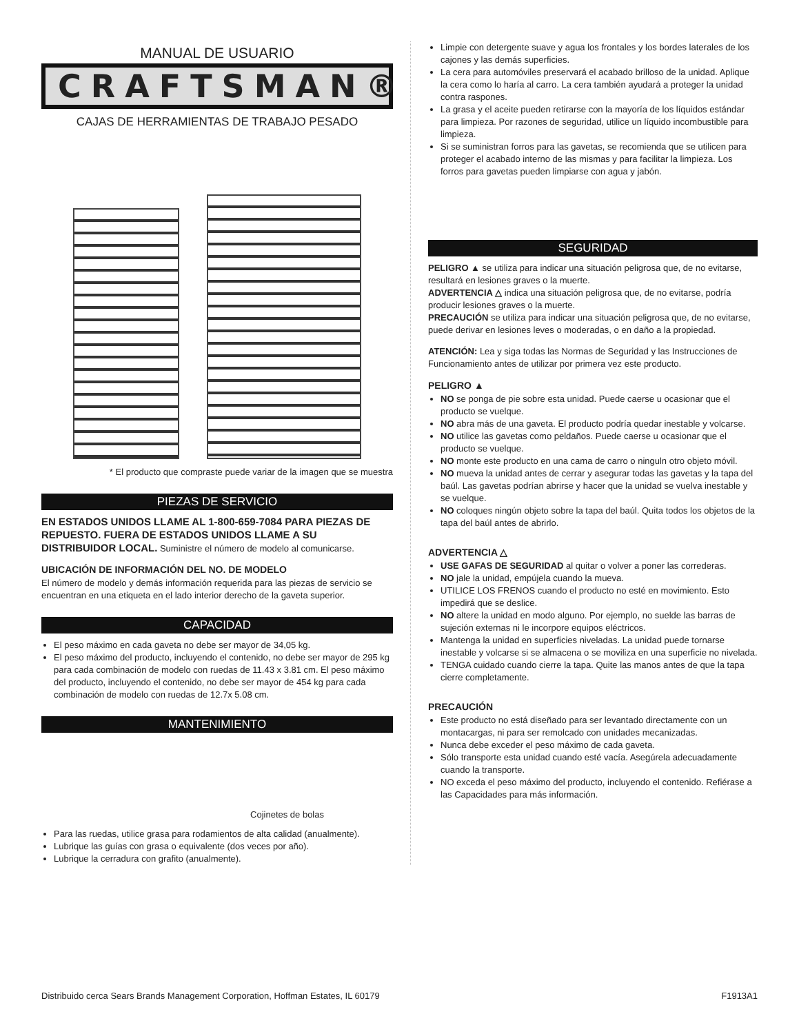MANUAL DE USUARIO
CRAFTSMAN®
CAJAS DE HERRAMIENTAS DE TRABAJO PESADO
* El producto que compraste puede variar de la imagen que se muestra
PIEZAS DE SERVICIO
EN ESTADOS UNIDOS LLAME AL 1-800-659-7084 PARA PIEZAS DE REPUESTO. FUERA DE ESTADOS UNIDOS LLAME A SU DISTRIBUIDOR LOCAL. Suministre el número de modelo al comunicarse.
UBICACIÓN DE INFORMACIÓN DEL NO. DE MODELO
El número de modelo y demás información requerida para las piezas de servicio se encuentran en una etiqueta en el lado interior derecho de la gaveta superior.
CAPACIDAD
El peso máximo en cada gaveta no debe ser mayor de 34,05 kg.
El peso máximo del producto, incluyendo el contenido, no debe ser mayor de 295 kg para cada combinación de modelo con ruedas de 11.43 x 3.81 cm. El peso máximo del producto, incluyendo el contenido, no debe ser mayor de 454 kg para cada combinación de modelo con ruedas de 12.7x 5.08 cm.
MANTENIMIENTO
Cojinetes de bolas
Para las ruedas, utilice grasa para rodamientos de alta calidad (anualmente).
Lubrique las guías con grasa o equivalente (dos veces por año).
Lubrique la cerradura con grafito (anualmente).
Limpie con detergente suave y agua los frontales y los bordes laterales de los cajones y las demás superficies.
La cera para automóviles preservará el acabado brilloso de la unidad. Aplique la cera como lo haría al carro. La cera también ayudará a proteger la unidad contra raspones.
La grasa y el aceite pueden retirarse con la mayoría de los líquidos estándar para limpieza. Por razones de seguridad, utilice un líquido incombustible para limpieza.
Si se suministran forros para las gavetas, se recomienda que se utilicen para proteger el acabado interno de las mismas y para facilitar la limpieza. Los forros para gavetas pueden limpiarse con agua y jabón.
SEGURIDAD
PELIGRO ▲ se utiliza para indicar una situación peligrosa que, de no evitarse, resultará en lesiones graves o la muerte.
ADVERTENCIA △ indica una situación peligrosa que, de no evitarse, podría producir lesiones graves o la muerte.
PRECAUCIÓN se utiliza para indicar una situación peligrosa que, de no evitarse, puede derivar en lesiones leves o moderadas, o en daño a la propiedad.
ATENCIÓN: Lea y siga todas las Normas de Seguridad y las Instrucciones de Funcionamiento antes de utilizar por primera vez este producto.
PELIGRO ▲
NO se ponga de pie sobre esta unidad. Puede caerse u ocasionar que el producto se vuelque.
NO abra más de una gaveta. El producto podría quedar inestable y volcarse.
NO utilice las gavetas como peldaños. Puede caerse u ocasionar que el producto se vuelque.
NO monte este producto en una cama de carro o ninguln otro objeto móvil.
NO mueva la unidad antes de cerrar y asegurar todas las gavetas y la tapa del baúl. Las gavetas podrían abrirse y hacer que la unidad se vuelva inestable y se vuelque.
NO coloques ningún objeto sobre la tapa del baúl. Quita todos los objetos de la tapa del baúl antes de abrirlo.
ADVERTENCIA △
USE GAFAS DE SEGURIDAD al quitar o volver a poner las correderas.
NO jale la unidad, empújela cuando la mueva.
UTILICE LOS FRENOS cuando el producto no esté en movimiento. Esto impedirá que se deslice.
NO altere la unidad en modo alguno. Por ejemplo, no suelde las barras de sujeción externas ni le incorpore equipos eléctricos.
Mantenga la unidad en superficies niveladas. La unidad puede tornarse inestable y volcarse si se almacena o se moviliza en una superficie no nivelada.
TENGA cuidado cuando cierre la tapa. Quite las manos antes de que la tapa cierre completamente.
PRECAUCIÓN
Este producto no está diseñado para ser levantado directamente con un montacargas, ni para ser remolcado con unidades mecanizadas.
Nunca debe exceder el peso máximo de cada gaveta.
Sólo transporte esta unidad cuando esté vacía. Asegúrela adecuadamente cuando la transporte.
NO exceda el peso máximo del producto, incluyendo el contenido. Refiérase a las Capacidades para más información.
Distribuido cerca Sears Brands Management Corporation, Hoffman Estates, IL 60179 F1913A1